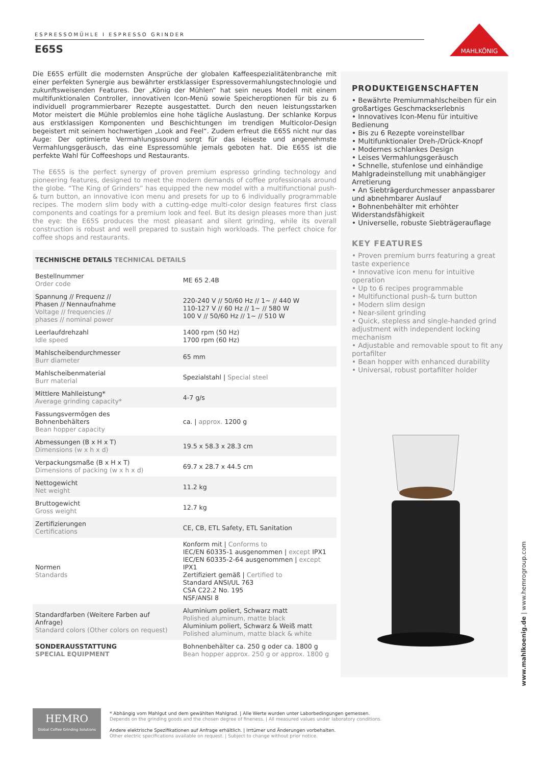ESPRESSOMÜHLE I ESPRESSO GRINDER
E65S
MAHLKÖNIG
Die E65S erfüllt die modernsten Ansprüche der globalen Kaffeespezialitätenbranche mit einer perfekten Synergie aus bewährter erstklassiger Espressovermahlungstechnologie und zukunftsweisenden Features. Der „König der Mühlen“ hat sein neues Modell mit einem multifunktionalen Controller, innovativen Icon-Menü sowie Speicheroptionen für bis zu 6 individuell programmierbarer Rezepte ausgestattet. Durch den neuen leistungsstarken Motor meistert die Mühle problemlos eine hohe tägliche Auslastung. Der schlanke Korpus aus erstklassigen Komponenten und Beschichtungen im trendigen Multicolor-Design begeistert mit seinem hochwertigen „Look and Feel“. Zudem erfreut die E65S nicht nur das Auge: Der optimierte Vermahlungssound sorgt für das leiseste und angenehmste Vermahlungsgeräusch, das eine Espressomühle jemals geboten hat. Die E65S ist die perfekte Wahl für Coffeeshops und Restaurants.
The E65S is the perfect synergy of proven premium espresso grinding technology and pioneering features, designed to meet the modern demands of coffee professionals around the globe. “The King of Grinders” has equipped the new model with a multifunctional push-& turn button, an innovative icon menu and presets for up to 6 individually programmable recipes. The modern slim body with a cutting-edge multi-color design features first class components and coatings for a premium look and feel. But its design pleases more than just the eye: the E65S produces the most pleasant and silent grinding, while its overall construction is robust and well prepared to sustain high workloads. The perfect choice for coffee shops and restaurants.
| TECHNISCHE DETAILS TECHNICAL DETAILS | |
| Bestellnummer Order code | ME 65 2.4B |
| Spannung // Frequenz // Phasen // Nennaufnahme Voltage // frequencies // phases // nominal power | 220-240 V // 50/60 Hz // 1~ // 440 W 110-127 V // 60 Hz // 1~ // 580 W 100 V // 50/60 Hz // 1~ // 510 W |
| Leerlaufdrehzahl Idle speed | 1400 rpm (50 Hz) 1700 rpm (60 Hz) |
| Mahlscheibendurchmesser Burr diameter | 65 mm |
| Mahlscheibenmaterial Burr material | Spezialstahl / Special steel |
| Mittlere Mahlleistung* Average grinding capacity* | 4-7 g/s |
| Fassungsvermögen des Bohnenbehälters Bean hopper capacity | ca. / approx. 1200 g |
| Abmessungen (B x H x T) Dimensions (w x h x d) | 19.5 x 58.3 x 28.3 cm |
| Verpackungsmaße (B x H x T) Dimensions of packing (w x h x d) | 69.7 x 28.7 x 44.5 cm |
| Nettogewicht Net weight | 11.2 kg |
| Bruttogewicht Gross weight | 12.7 kg |
| Zertifizierungen Certifications | CE, CB, ETL Safety, ETL Sanitation |
| Normen Standards | Konform mit / Conforms to IEC/EN 60335-1 ausgenommen / except IPX1 IEC/EN 60335-2-64 ausgenommen / except IPX1 Zertifiziert gemäß / Certified to Standard ANSI/UL 763 CSA C22.2 No. 195 NSF/ANSI 8 |
| Standardfarben (Weitere Farben auf Anfrage) Standard colors (Other colors on request) | Aluminium poliert, Schwarz matt Polished aluminum, matte black Aluminium poliert, Schwarz & Weiß matt Polished aluminum, matte black & white |
| SONDERAUSSTATTUNG SPECIAL EQUIPMENT | Bohnenbehälter ca. 250 g oder ca. 1800 g Bean hopper approx. 250 g or approx. 1800 g |
PRODUKTEIGENSCHAFTEN
• Bewährte Premiummahlscheiben für ein großartiges Geschmackserlebnis
• Innovatives Icon-Menu für intuitive Bedienung
• Bis zu 6 Rezepte voreinstellbar
• Multifunktionaler Dreh-/Drück-Knopf
• Modernes schlankes Design
• Leises Vermahlungsgeräusch
• Schnelle, stufenlose und einhändige Mahlgradeinstellung mit unabhängiger Arretierung
• An Siebträgerdurchmesser anpassbarer und abnehmbarer Auslauf
• Bohnenbehälter mit erhöhter Widerstandsfähigkeit
• Universelle, robuste Siebträgerauflage
KEY FEATURES
• Proven premium burrs featuring a great taste experience
• Innovative icon menu for intuitive operation
• Up to 6 recipes programmable
• Multifunctional push-& turn button
• Modern slim design
• Near-silent grinding
• Quick, stepless and single-handed grind adjustment with independent locking mechanism
• Adjustable and removable spout to fit any portafilter
• Bean hopper with enhanced durability
• Universal, robust portafilter holder
www.mahlkoenig.de | www.hemrogroup.com
HEMRO
Global Coffee Grinding Solutions
* Abhängig vom Mahlgut und dem gewählten Mahlgrad. | Alle Werte wurden unter Laborbedingungen gemessen.
Depends on the grinding goods and the chosen degree of fineness. | All measured values under laboratory conditions.
Andere elektrische Spezifikationen auf Anfrage erhältlich. | Irrtümer und Änderungen vorbehalten.
Other electric specifications available on request. | Subject to change without prior notice.